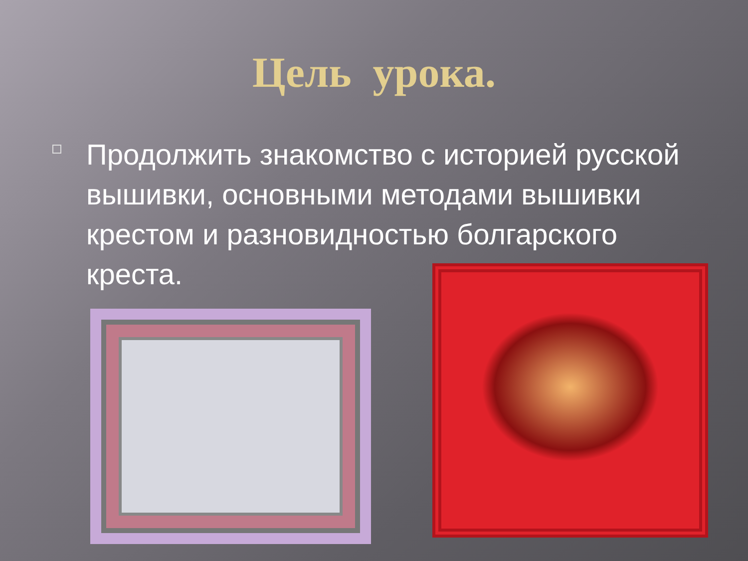Цель урока.
Продолжить знакомство с историей русской вышивки, основными методами вышивки крестом и разновидностью болгарского креста.